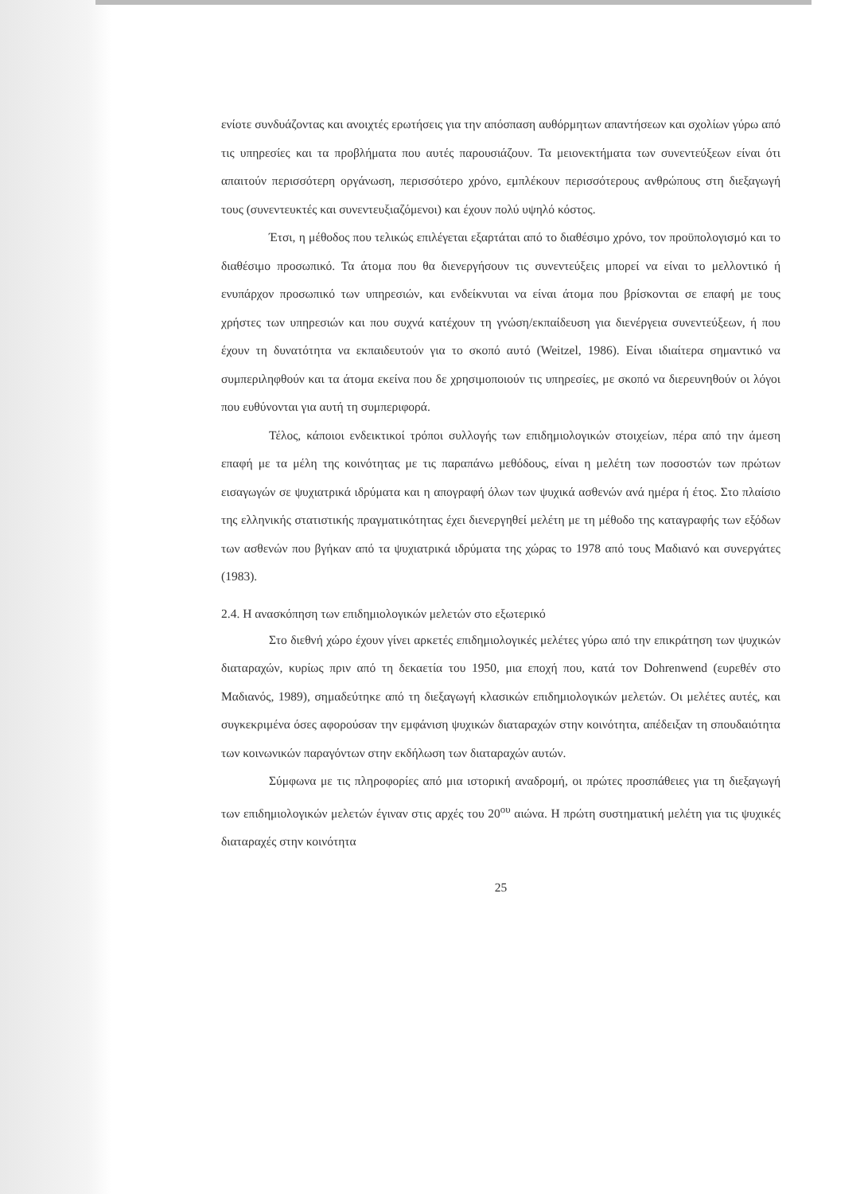ενίοτε συνδυάζοντας και ανοιχτές ερωτήσεις για την απόσπαση αυθόρμητων απαντήσεων και σχολίων γύρω από τις υπηρεσίες και τα προβλήματα που αυτές παρουσιάζουν. Τα μειονεκτήματα των συνεντεύξεων είναι ότι απαιτούν περισσότερη οργάνωση, περισσότερο χρόνο, εμπλέκουν περισσότερους ανθρώπους στη διεξαγωγή τους (συνεντευκτές και συνεντευξιαζόμενοι) και έχουν πολύ υψηλό κόστος.
Έτσι, η μέθοδος που τελικώς επιλέγεται εξαρτάται από το διαθέσιμο χρόνο, τον προϋπολογισμό και το διαθέσιμο προσωπικό. Τα άτομα που θα διενεργήσουν τις συνεντεύξεις μπορεί να είναι το μελλοντικό ή ενυπάρχον προσωπικό των υπηρεσιών, και ενδείκνυται να είναι άτομα που βρίσκονται σε επαφή με τους χρήστες των υπηρεσιών και που συχνά κατέχουν τη γνώση/εκπαίδευση για διενέργεια συνεντεύξεων, ή που έχουν τη δυνατότητα να εκπαιδευτούν για το σκοπό αυτό (Weitzel, 1986). Είναι ιδιαίτερα σημαντικό να συμπεριληφθούν και τα άτομα εκείνα που δε χρησιμοποιούν τις υπηρεσίες, με σκοπό να διερευνηθούν οι λόγοι που ευθύνονται για αυτή τη συμπεριφορά.
Τέλος, κάποιοι ενδεικτικοί τρόποι συλλογής των επιδημιολογικών στοιχείων, πέρα από την άμεση επαφή με τα μέλη της κοινότητας με τις παραπάνω μεθόδους, είναι η μελέτη των ποσοστών των πρώτων εισαγωγών σε ψυχιατρικά ιδρύματα και η απογραφή όλων των ψυχικά ασθενών ανά ημέρα ή έτος. Στο πλαίσιο της ελληνικής στατιστικής πραγματικότητας έχει διενεργηθεί μελέτη με τη μέθοδο της καταγραφής των εξόδων των ασθενών που βγήκαν από τα ψυχιατρικά ιδρύματα της χώρας το 1978 από τους Μαδιανό και συνεργάτες (1983).
2.4. Η ανασκόπηση των επιδημιολογικών μελετών στο εξωτερικό
Στο διεθνή χώρο έχουν γίνει αρκετές επιδημιολογικές μελέτες γύρω από την επικράτηση των ψυχικών διαταραχών, κυρίως πριν από τη δεκαετία του 1950, μια εποχή που, κατά τον Dohrenwend (ευρεθέν στο Μαδιανός, 1989), σημαδεύτηκε από τη διεξαγωγή κλασικών επιδημιολογικών μελετών. Οι μελέτες αυτές, και συγκεκριμένα όσες αφορούσαν την εμφάνιση ψυχικών διαταραχών στην κοινότητα, απέδειξαν τη σπουδαιότητα των κοινωνικών παραγόντων στην εκδήλωση των διαταραχών αυτών.
Σύμφωνα με τις πληροφορίες από μια ιστορική αναδρομή, οι πρώτες προσπάθειες για τη διεξαγωγή των επιδημιολογικών μελετών έγιναν στις αρχές του 20<sup>ου</sup> αιώνα. Η πρώτη συστηματική μελέτη για τις ψυχικές διαταραχές στην κοινότητα
25